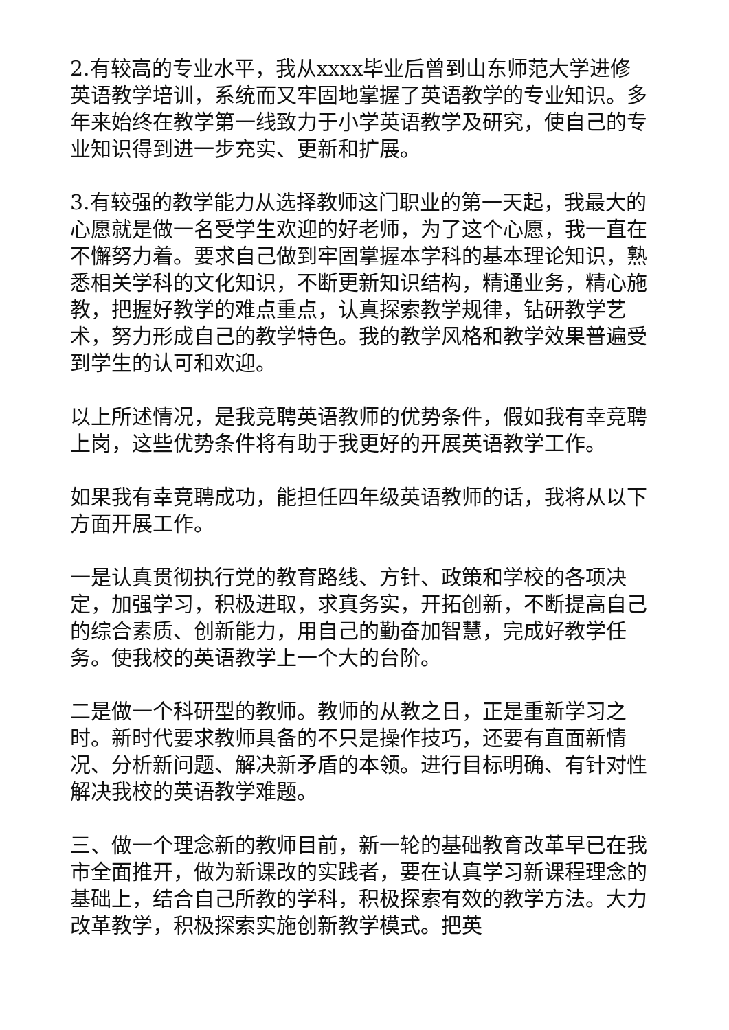2.有较高的专业水平，我从xxxx毕业后曾到山东师范大学进修英语教学培训，系统而又牢固地掌握了英语教学的专业知识。多年来始终在教学第一线致力于小学英语教学及研究，使自己的专业知识得到进一步充实、更新和扩展。
3.有较强的教学能力从选择教师这门职业的第一天起，我最大的心愿就是做一名受学生欢迎的好老师，为了这个心愿，我一直在不懈努力着。要求自己做到牢固掌握本学科的基本理论知识，熟悉相关学科的文化知识，不断更新知识结构，精通业务，精心施教，把握好教学的难点重点，认真探索教学规律，钻研教学艺术，努力形成自己的教学特色。我的教学风格和教学效果普遍受到学生的认可和欢迎。
以上所述情况，是我竞聘英语教师的优势条件，假如我有幸竞聘上岗，这些优势条件将有助于我更好的开展英语教学工作。
如果我有幸竞聘成功，能担任四年级英语教师的话，我将从以下方面开展工作。
一是认真贯彻执行党的教育路线、方针、政策和学校的各项决定，加强学习，积极进取，求真务实，开拓创新，不断提高自己的综合素质、创新能力，用自己的勤奋加智慧，完成好教学任务。使我校的英语教学上一个大的台阶。
二是做一个科研型的教师。教师的从教之日，正是重新学习之时。新时代要求教师具备的不只是操作技巧，还要有直面新情况、分析新问题、解决新矛盾的本领。进行目标明确、有针对性解决我校的英语教学难题。
三、做一个理念新的教师目前，新一轮的基础教育改革早已在我市全面推开，做为新课改的实践者，要在认真学习新课程理念的基础上，结合自己所教的学科，积极探索有效的教学方法。大力改革教学，积极探索实施创新教学模式。把英